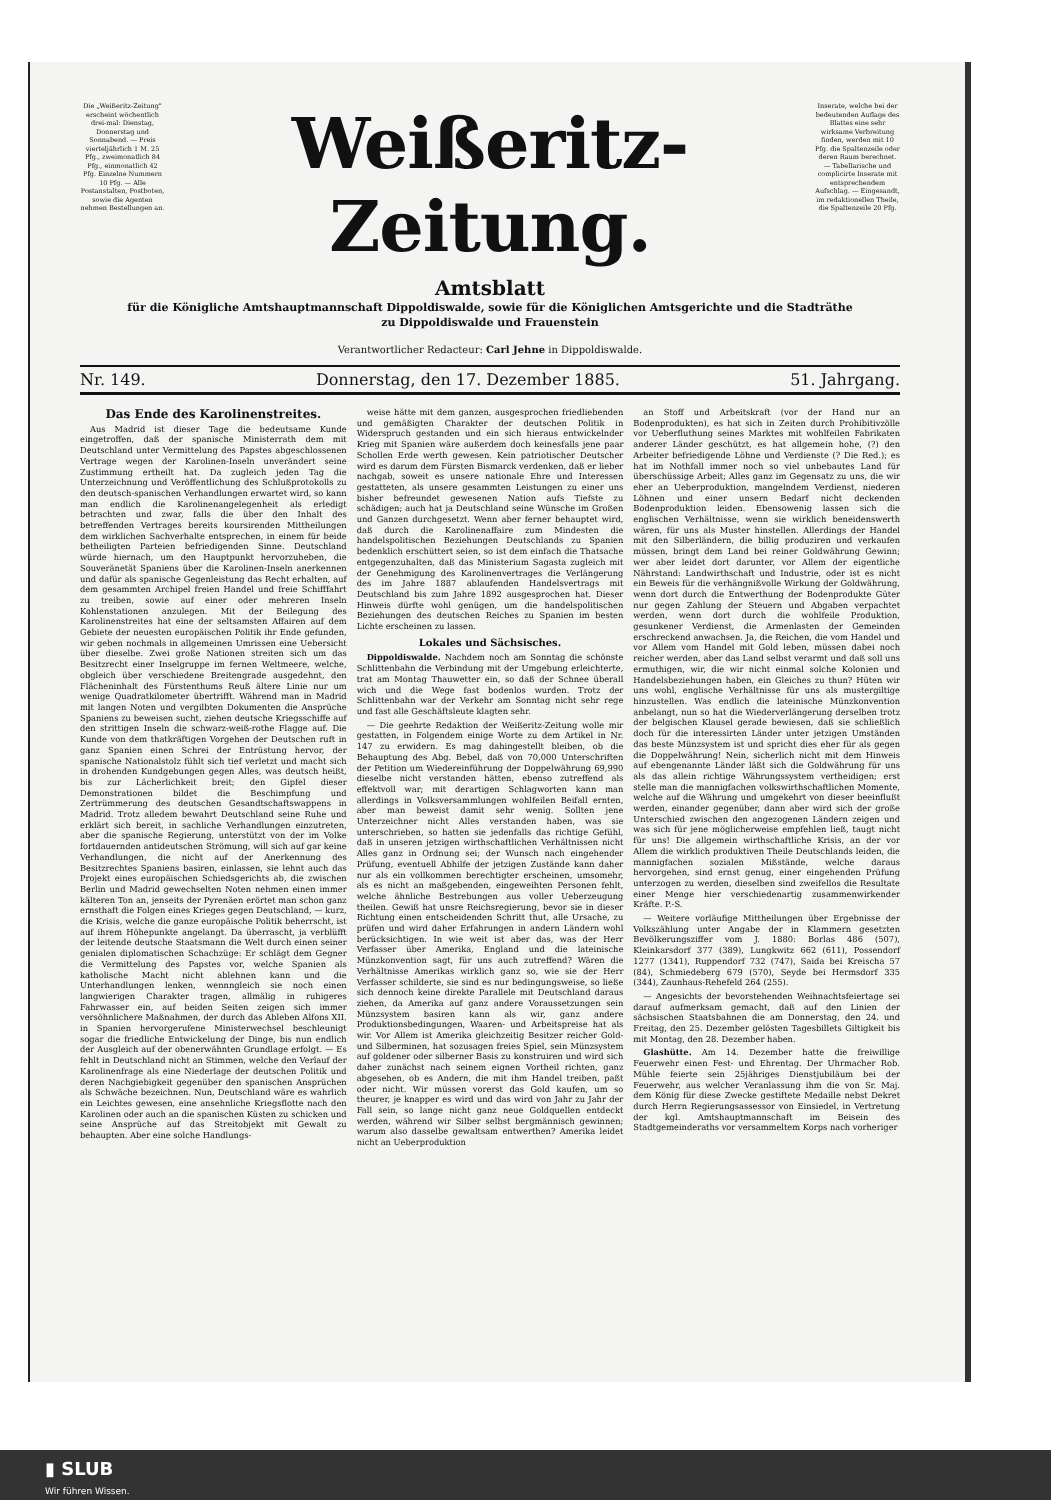Die „Weißeritz-Zeitung" erscheint wöchentlich drei-mal: Dienstag, Donnerstag und Sonnabend. — Preis vierteljährlich 1 M. 25 Pfg., zweimonatlich 84 Pfg., einmonatlich 42 Pfg. Einzelne Nummern 10 Pfg. — Alle Postanstalten, Postboten, sowie die Agenten nehmen Bestellungen an.
Weißeritz-Zeitung.
Inserate, welche bei der bedeutenden Auflage des Blattes eine sehr wirksame Verbreitung finden, werden mit 10 Pfg. die Spaltenzeile oder deren Raum berechnet. — Tabellarische und complicirte Inserate mit entsprechendem Aufschlag. — Eingesandt, im redaktionellen Theile, die Spaltenzeile 20 Pfg.
Amtsblatt
für die Königliche Amtshauptmannschaft Dippoldiswalde, sowie für die Königlichen Amtsgerichte und die Stadträthe
zu Dippoldiswalde und Frauenstein
Verantwortlicher Redacteur: Carl Jehne in Dippoldiswalde.
Nr. 149. Donnerstag, den 17. Dezember 1885. 51. Jahrgang.
Das Ende des Karolinenstreites.
Aus Madrid ist dieser Tage die bedeutsame Kunde eingetroffen, daß der spanische Ministerrath dem mit Deutschland unter Vermittelung des Papstes abgeschlossenen Vertrage wegen der Karolinen-Inseln unverändert seine Zustimmung ertheilt hat. Da zugleich jeden Tag die Unterzeichnung und Veröffentlichung des Schlußprotokolls zu den deutsch-spanischen Verhandlungen erwartet wird, so kann man endlich die Karolinenangelegenheit als erledigt betrachten und zwar, falls die über den Inhalt des betreffenden Vertrages bereits koursirenden Mittheilungen dem wirklichen Sachverhalte entsprechen, in einem für beide betheiligten Parteien befriedigenden Sinne. Deutschland würde hiernach, um den Hauptpunkt hervorzuheben, die Souveränetät Spaniens über die Karolinen-Inseln anerkennen und dafür als spanische Gegenleistung das Recht erhalten, auf dem gesammten Archipel freien Handel und freie Schifffahrt zu treiben, sowie auf einer oder mehreren Inseln Kohlenstationen anzulegen. Mit der Beilegung des Karolinenstreites hat eine der seltsamsten Affairen auf dem Gebiete der neuesten europäischen Politik ihr Ende gefunden, wir geben nochmals in allgemeinen Umrissen eine Uebersicht über dieselbe. Zwei große Nationen streiten sich um das Besitzrecht einer Inselgruppe im fernen Weltmeere, welche, obgleich über verschiedene Breitengrade ausgedehnt, den Flächeninhalt des Fürstenthums Reuß ältere Linie nur um wenige Quadratkilometer übertrifft. Während man in Madrid mit langen Noten und vergilbten Dokumenten die Ansprüche Spaniens zu beweisen sucht, ziehen deutsche Kriegsschiffe auf den strittigen Inseln die schwarz-weiß-rothe Flagge auf. Die Kunde von dem thatkräftigen Vorgehen der Deutschen ruft in ganz Spanien einen Schrei der Entrüstung hervor, der spanische Nationalstolz fühlt sich tief verletzt und macht sich in drohenden Kundgebungen gegen Alles, was deutsch heißt, bis zur Lächerlichkeit breit; den Gipfel dieser Demonstrationen bildet die Beschimpfung und Zertrümmerung des deutschen Gesandtschaftswappens in Madrid. Trotz alledem bewahrt Deutschland seine Ruhe und erklärt sich bereit, in sachliche Verhandlungen einzutreten, aber die spanische Regierung, unterstützt von der im Volke fortdauernden antideutschen Strömung, will sich auf gar keine Verhandlungen, die nicht auf der Anerkennung des Besitzrechtes Spaniens basiren, einlassen, sie lehnt auch das Projekt eines europäischen Schiedsgerichts ab, die zwischen Berlin und Madrid gewechselten Noten nehmen einen immer kälteren Ton an, jenseits der Pyrenäen erörtet man schon ganz ernsthaft die Folgen eines Krieges gegen Deutschland, — kurz, die Krisis, welche die ganze europäische Politik beherrscht, ist auf ihrem Höhepunkte angelangt. Da überrascht, ja verblüfft der leitende deutsche Staatsmann die Welt durch einen seiner genialen diplomatischen Schachzüge: Er schlägt dem Gegner die Vermittelung des Papstes vor, welche Spanien als katholische Macht nicht ablehnen kann und die Unterhandlungen lenken, wennngleich sie noch einen langwierigen Charakter tragen, allmälig in ruhigeres Fahrwasser ein, auf beiden Seiten zeigen sich immer versöhnlichere Maßnahmen, der durch das Ableben Alfons XII. in Spanien hervorgerufene Ministerwechsel beschleunigt sogar die friedliche Entwickelung der Dinge, bis nun endlich der Ausgleich auf der obenerwähnten Grundlage erfolgt. — Es fehlt in Deutschland nicht an Stimmen, welche den Verlauf der Karolinenfrage als eine Niederlage der deutschen Politik und deren Nachgiebigkeit gegenüber den spanischen Ansprüchen als Schwäche bezeichnen. Nun, Deutschland wäre es wahrlich ein Leichtes gewesen, eine ansehnliche Kriegsflotte nach den Karolinen oder auch an die spanischen Küsten zu schicken und seine Ansprüche auf das Streitobjekt mit Gewalt zu behaupten. Aber eine solche Handlungs-
weise hätte mit dem ganzen, ausgesprochen friedliebenden und gemäßigten Charakter der deutschen Politik in Widerspruch gestanden und ein sich hieraus entwickelnder Krieg mit Spanien wäre außerdem doch keinesfalls jene paar Schollen Erde werth gewesen. Kein patriotischer Deutscher wird es darum dem Fürsten Bismarck verdenken, daß er lieber nachgab, soweit es unsere nationale Ehre und Interessen gestatteten, als unsere gesammten Leistungen zu einer uns bisher befreundet gewesenen Nation aufs Tiefste zu schädigen; auch hat ja Deutschland seine Wünsche im Großen und Ganzen durchgesetzt. Wenn aber ferner behauptet wird, daß durch die Karolinenaffaire zum Mindesten die handelspolitischen Beziehungen Deutschlands zu Spanien bedenklich erschüttert seien, so ist dem einfach die Thatsache entgegenzuhalten, daß das Ministerium Sagasta zugleich mit der Genehmigung des Karolinenvertrages die Verlängerung des im Jahre 1887 ablaufenden Handelsvertrags mit Deutschland bis zum Jahre 1892 ausgesprochen hat. Dieser Hinweis dürfte wohl genügen, um die handelspolitischen Beziehungen des deutschen Reiches zu Spanien im besten Lichte erscheinen zu lassen.
Lokales und Sächsisches.
Dippoldiswalde. Nachdem noch am Sonntag die schönste Schlittenbahn die Verbindung mit der Umgebung erleichterte, trat am Montag Thauwetter ein, so daß der Schnee überall wich und die Wege fast bodenlos wurden. Trotz der Schlittenbahn war der Verkehr am Sonntag nicht sehr rege und fast alle Geschäftsleute klagten sehr.
— Die geehrte Redaktion der Weißeritz-Zeitung wolle mir gestatten, in Folgendem einige Worte zu dem Artikel in Nr. 147 zu erwidern. Es mag dahingestellt bleiben, ob die Behauptung des Abg. Bebel, daß von 70,000 Unterschriften der Petition um Wiedereinführung der Doppelwährung 69,990 dieselbe nicht verstanden hätten, ebenso zutreffend als effektvoll war; mit derartigen Schlagworten kann man allerdings in Volksversammlungen wohlfeilen Beifall ernten, aber man beweist damit sehr wenig. Sollten jene Unterzeichner nicht Alles verstanden haben, was sie unterschrieben, so hatten sie jedenfalls das richtige Gefühl, daß in unseren jetzigen wirthschaftlichen Verhältnissen nicht Alles ganz in Ordnung sei; der Wunsch nach eingehender Prüfung, eventuell Abhilfe der jetzigen Zustände kann daher nur als ein vollkommen berechtigter erscheinen, umsomehr, als es nicht an maßgebenden, eingeweihten Personen fehlt, welche ähnliche Bestrebungen aus voller Ueberzeugung theilen. Gewiß hat unsre Reichsregierung, bevor sie in dieser Richtung einen entscheidenden Schritt thut, alle Ursache, zu prüfen und wird daher Erfahrungen in andern Ländern wohl berücksichtigen. In wie weit ist aber das, was der Herr Verfasser über Amerika, England und die lateinische Münzkonvention sagt, für uns auch zutreffend? Wären die Verhältnisse Amerikas wirklich ganz so, wie sie der Herr Verfasser schilderte, sie sind es nur bedingungsweise, so ließe sich dennoch keine direkte Parallele mit Deutschland daraus ziehen, da Amerika auf ganz andere Voraussetzungen sein Münzsystem basiren kann als wir, ganz andere Produktionsbedingungen, Waaren- und Arbeitspreise hat als wir. Vor Allem ist Amerika gleichzeitig Besitzer reicher Gold- und Silberminen, hat sozusagen freies Spiel, sein Münzsystem auf goldener oder silberner Basis zu konstruiren und wird sich daher zunächst nach seinem eignen Vortheil richten, ganz abgesehen, ob es Andern, die mit ihm Handel treiben, paßt oder nicht. Wir müssen vorerst das Gold kaufen, um so theurer, je knapper es wird und das wird von Jahr zu Jahr der Fall sein, so lange nicht ganz neue Goldquellen entdeckt werden, während wir Silber selbst bergmännisch gewinnen; warum also dasselbe gewaltsam entwerthen? Amerika leidet nicht an Ueberproduktion
an Stoff und Arbeitskraft (vor der Hand nur an Bodenprodukten), es hat sich in Zeiten durch Prohibitivzölle vor Ueberfluthung seines Marktes mit wohlfeilen Fabrikaten anderer Länder geschützt, es hat allgemein hohe, (?) den Arbeiter befriedigende Löhne und Verdienste (? Die Red.); es hat im Nothfall immer noch so viel unbebautes Land für überschüssige Arbeit; Alles ganz im Gegensatz zu uns, die wir eher an Ueberproduktion, mangelndem Verdienst, niederen Löhnen und einer unsern Bedarf nicht deckenden Bodenproduktion leiden. Ebensowenig lassen sich die englischen Verhältnisse, wenn sie wirklich beneidenswerth wären, für uns als Muster hinstellen. Allerdings der Handel mit den Silberländern, die billig produziren und verkaufen müssen, bringt dem Land bei reiner Goldwährung Gewinn; wer aber leidet dort darunter, vor Allem der eigentliche Nährstand: Landwirthschaft und Industrie, oder ist es nicht ein Beweis für die verhängnißvolle Wirkung der Goldwährung, wenn dort durch die Entwerthung der Bodenprodukte Güter nur gegen Zahlung der Steuern und Abgaben verpachtet werden, wenn dort durch die wohlfeile Produktion, gesunkener Verdienst, die Armenlasten der Gemeinden erschreckend anwachsen. Ja, die Reichen, die vom Handel und vor Allem vom Handel mit Gold leben, müssen dabei noch reicher werden, aber das Land selbst verarmt und daß soll uns ermuthigen, wir, die wir nicht einmal solche Kolonien und Handelsbeziehungen haben, ein Gleiches zu thun? Hüten wir uns wohl, englische Verhältnisse für uns als mustergiltige hinzustellen. Was endlich die lateinische Münzkonvention anbelangt, nun so hat die Wiederverlängerung derselben trotz der belgischen Klausel gerade bewiesen, daß sie schließlich doch für die interessirten Länder unter jetzigen Umständen das beste Münzsystem ist und spricht dies eher für als gegen die Doppelwährung! Nein, sicherlich nicht mit dem Hinweis auf ebengenannte Länder läßt sich die Goldwährung für uns als das allein richtige Währungssystem vertheidigen; erst stelle man die mannigfachen volkswirthschaftlichen Momente, welche auf die Währung und umgekehrt von dieser beeinflußt werden, einander gegenüber, dann aber wird sich der große Unterschied zwischen den angezogenen Ländern zeigen und was sich für jene möglicherweise empfehlen ließ, taugt nicht für uns! Die allgemein wirthschaftliche Krisis, an der vor Allem die wirklich produktiven Theile Deutschlands leiden, die mannigfachen sozialen Mißstände, welche daraus hervorgehen, sind ernst genug, einer eingehenden Prüfung unterzogen zu werden, dieselben sind zweifellos die Resultate einer Menge hier verschiedenartig zusammenwirkender Kräfte. P.-S.
— Weitere vorläufige Mittheilungen über Ergebnisse der Volkszählung unter Angabe der in Klammern gesetzten Bevölkerungsziffer vom J. 1880: Borlas 486 (507), Kleinkarsdorf 377 (389), Lungkwitz 662 (611), Possendorf 1277 (1341), Ruppendorf 732 (747), Saida bei Kreischa 57 (84), Schmiedeberg 679 (570), Seyde bei Hermsdorf 335 (344), Zaunhaus-Rehefeld 264 (255).
— Angesichts der bevorstehenden Weihnachtsfeiertage sei darauf aufmerksam gemacht, daß auf den Linien der sächsischen Staatsbahnen die am Donnerstag, den 24. und Freitag, den 25. Dezember gelösten Tagesbillets Giltigkeit bis mit Montag, den 28. Dezember haben.
Glashütte. Am 14. Dezember hatte die freiwillige Feuerwehr einen Fest- und Ehrentag. Der Uhrmacher Rob. Mühle feierte sein 25jähriges Dienstjubiläum bei der Feuerwehr, aus welcher Veranlassung ihm die von Sr. Maj. dem König für diese Zwecke gestiftete Medaille nebst Dekret durch Herrn Regierungsassessor von Einsiedel, in Vertretung der kgl. Amtshauptmannschaft im Beisein des Stadtgemeinderaths vor versammeltem Korps nach vorheriger
▮ SLUB
Wir führen Wissen.